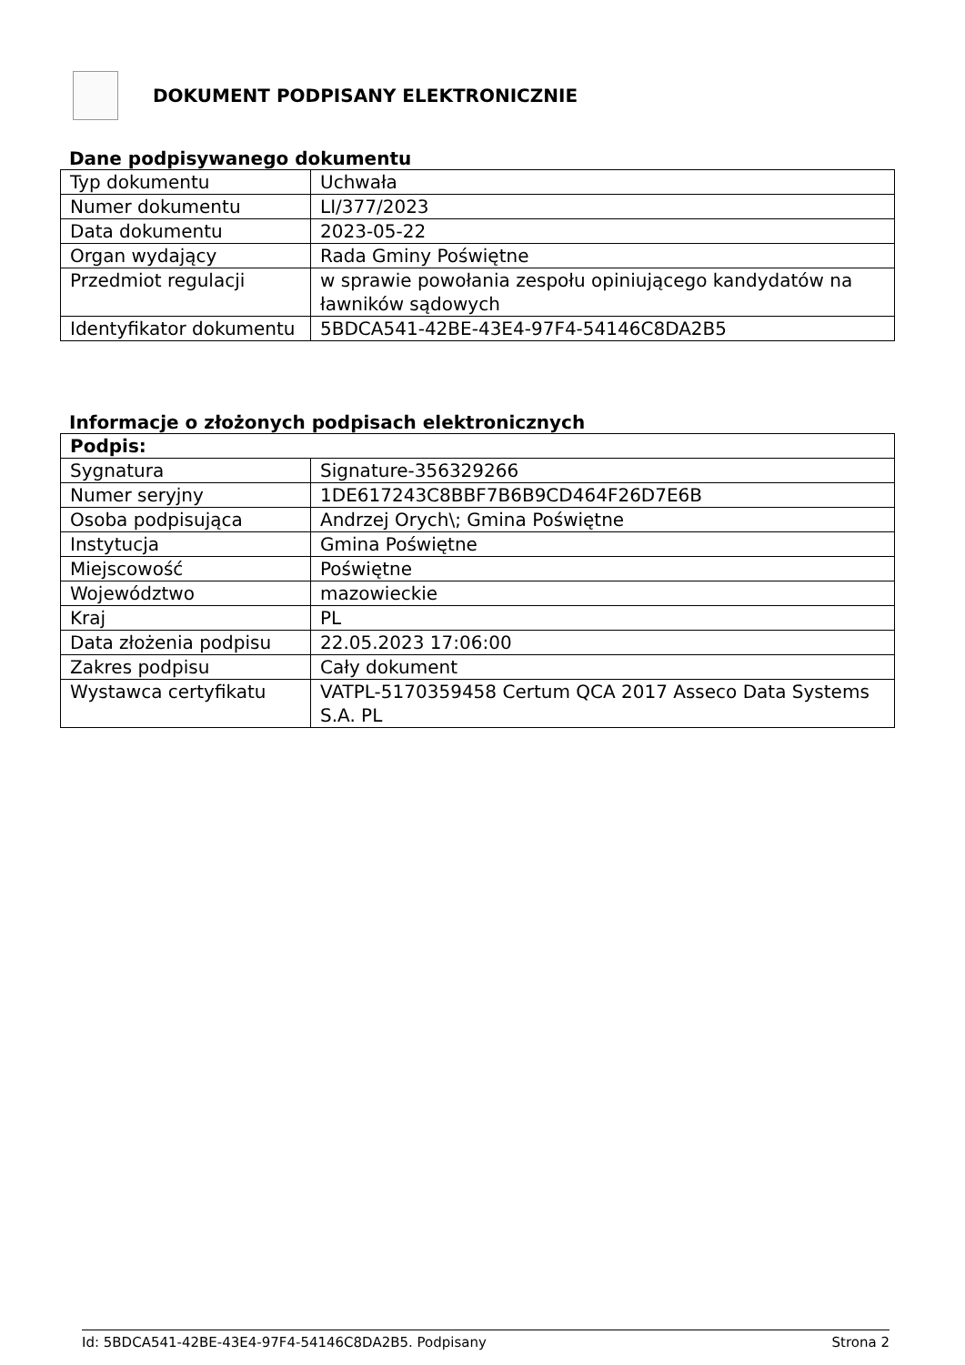DOKUMENT PODPISANY ELEKTRONICZNIE
Dane podpisywanego dokumentu
| Typ dokumentu | Uchwała |
| Numer dokumentu | LI/377/2023 |
| Data dokumentu | 2023-05-22 |
| Organ wydający | Rada Gminy Poświętne |
| Przedmiot regulacji | w sprawie powołania zespołu opiniującego kandydatów na ławników sądowych |
| Identyfikator dokumentu | 5BDCA541-42BE-43E4-97F4-54146C8DA2B5 |
Informacje o złożonych podpisach elektronicznych
| Podpis: | |
| Sygnatura | Signature-356329266 |
| Numer seryjny | 1DE617243C8BBF7B6B9CD464F26D7E6B |
| Osoba podpisująca | Andrzej Orych\; Gmina Poświętne |
| Instytucja | Gmina Poświętne |
| Miejscowość | Poświętne |
| Województwo | mazowieckie |
| Kraj | PL |
| Data złożenia podpisu | 22.05.2023 17:06:00 |
| Zakres podpisu | Cały dokument |
| Wystawca certyfikatu | VATPL-5170359458 Certum QCA 2017 Asseco Data Systems S.A. PL |
Id: 5BDCA541-42BE-43E4-97F4-54146C8DA2B5. Podpisany Strona 2